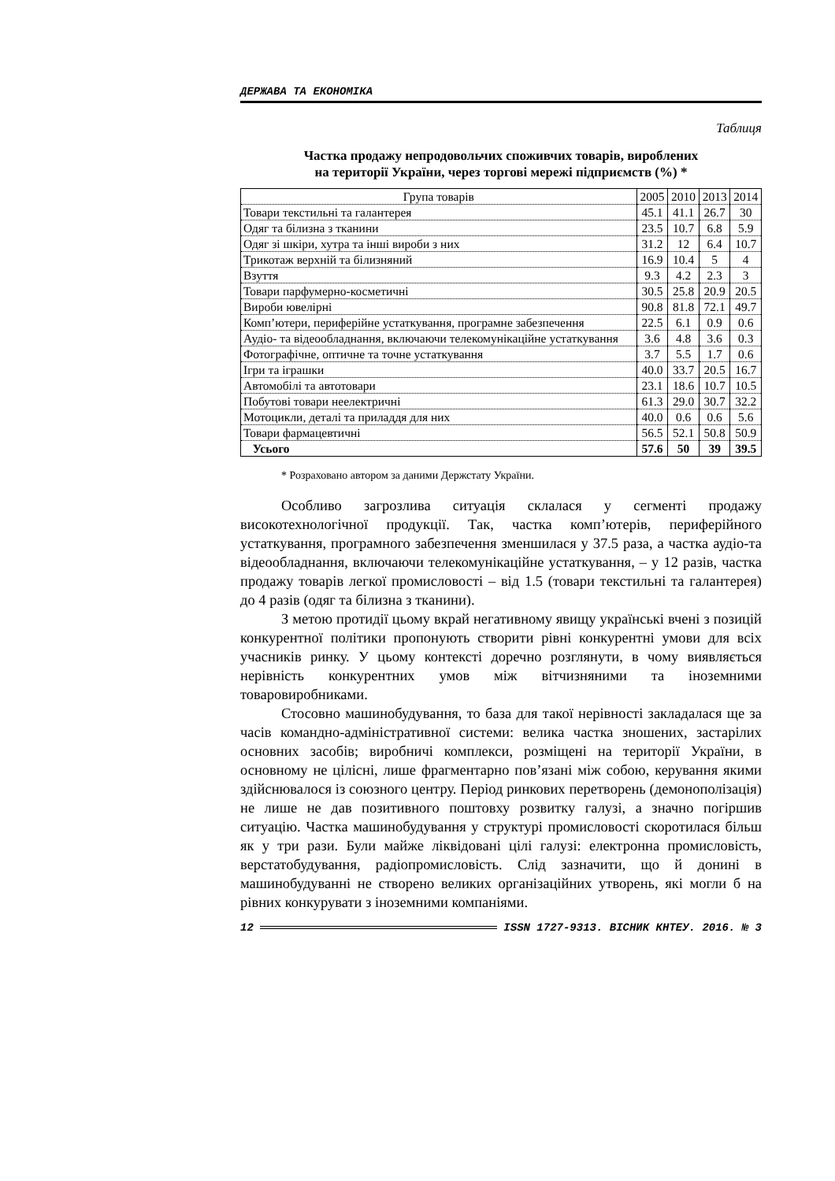ДЕРЖАВА ТА ЕКОНОМІКА
Таблиця
Частка продажу непродовольчих споживчих товарів, вироблених
на території України, через торгові мережі підприємств (%) *
| Група товарів | 2005 | 2010 | 2013 | 2014 |
| --- | --- | --- | --- | --- |
| Товари текстильні та галантерея | 45.1 | 41.1 | 26.7 | 30 |
| Одяг та білизна з тканини | 23.5 | 10.7 | 6.8 | 5.9 |
| Одяг зі шкіри, хутра та інші вироби з них | 31.2 | 12 | 6.4 | 10.7 |
| Трикотаж верхній та білизняний | 16.9 | 10.4 | 5 | 4 |
| Взуття | 9.3 | 4.2 | 2.3 | 3 |
| Товари парфумерно-косметичні | 30.5 | 25.8 | 20.9 | 20.5 |
| Вироби ювелірні | 90.8 | 81.8 | 72.1 | 49.7 |
| Комп’ютери, периферійне устаткування, програмне забезпечення | 22.5 | 6.1 | 0.9 | 0.6 |
| Аудіо- та відеообладнання, включаючи телекомунікаційне устаткування | 3.6 | 4.8 | 3.6 | 0.3 |
| Фотографічне, оптичне та точне устаткування | 3.7 | 5.5 | 1.7 | 0.6 |
| Ігри та іграшки | 40.0 | 33.7 | 20.5 | 16.7 |
| Автомобілі та автотовари | 23.1 | 18.6 | 10.7 | 10.5 |
| Побутові товари неелектричні | 61.3 | 29.0 | 30.7 | 32.2 |
| Мотоцикли, деталі та приладдя для них | 40.0 | 0.6 | 0.6 | 5.6 |
| Товари фармацевтичні | 56.5 | 52.1 | 50.8 | 50.9 |
| Усього | 57.6 | 50 | 39 | 39.5 |
* Розраховано автором за даними Держстату України.
Особливо загрозлива ситуація склалася у сегменті продажу високотехнологічної продукції. Так, частка комп’ютерів, периферійного устаткування, програмного забезпечення зменшилася у 37.5 раза, а частка аудіо-та відеообладнання, включаючи телекомунікаційне устаткування, – у 12 разів, частка продажу товарів легкої промисловості – від 1.5 (товари текстильні та галантерея) до 4 разів (одяг та білизна з тканини).
З метою протидії цьому вкрай негативному явищу українські вчені з позицій конкурентної політики пропонують створити рівні конкурентні умови для всіх учасників ринку. У цьому контексті доречно розглянути, в чому виявляється нерівність конкурентних умов між вітчизняними та іноземними товаровиробниками.
Стосовно машинобудування, то база для такої нерівності закладалася ще за часів командно-адміністративної системи: велика частка зношених, застарілих основних засобів; виробничі комплекси, розміщені на території України, в основному не цілісні, лише фрагментарно пов’язані між собою, керування якими здійснювалося із союзного центру. Період ринкових перетворень (демонополізація) не лише не дав позитивного поштовху розвитку галузі, а значно погіршив ситуацію. Частка машинобудування у структурі промисловості скоротилася більш як у три рази. Були майже ліквідовані цілі галузі: електронна промисловість, верстатобудування, радіопромисловість. Слід зазначити, що й донині в машинобудуванні не створено великих організаційних утворень, які могли б на рівних конкурувати з іноземними компаніями.
12 ISSN 1727-9313. ВІСНИК КНТЕУ. 2016. № 3